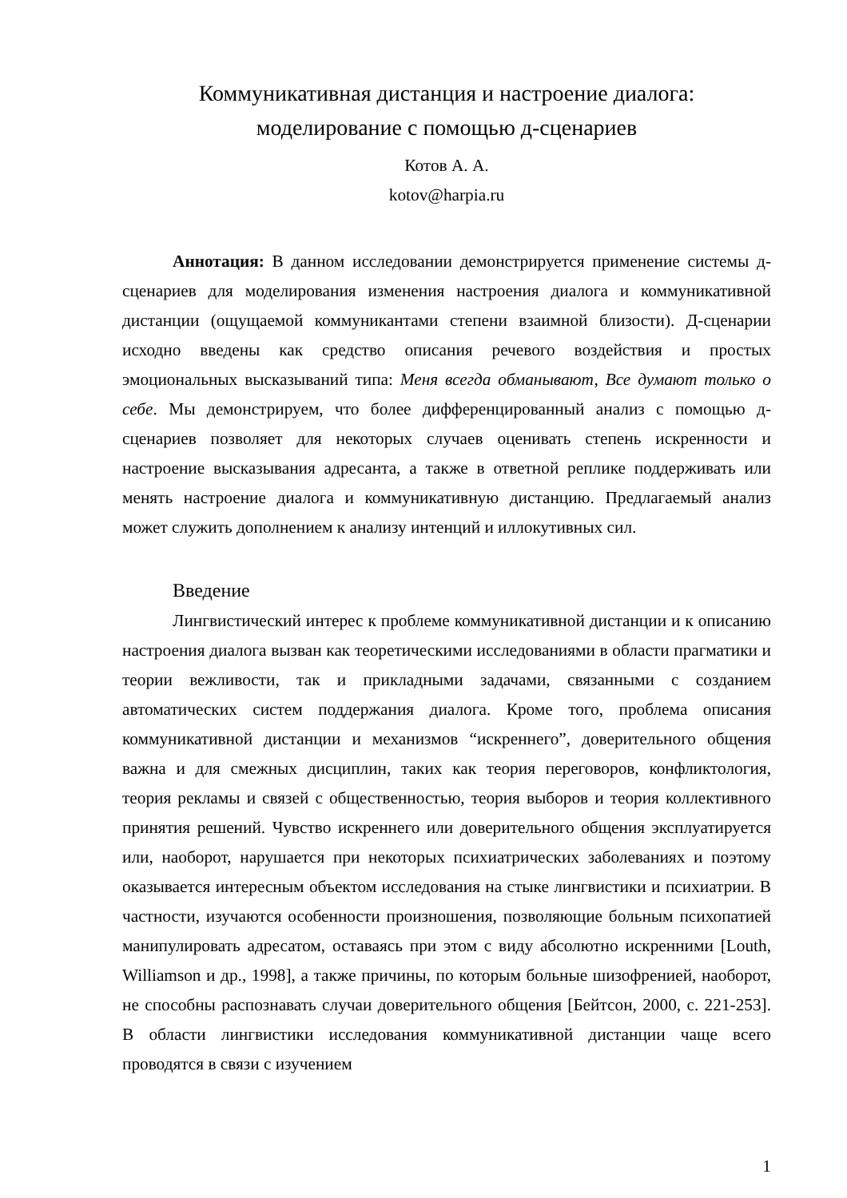Коммуникативная дистанция и настроение диалога:
моделирование с помощью д-сценариев
Котов А. А.
kotov@harpia.ru
Аннотация: В данном исследовании демонстрируется применение системы д-сценариев для моделирования изменения настроения диалога и коммуникативной дистанции (ощущаемой коммуникантами степени взаимной близости). Д-сценарии исходно введены как средство описания речевого воздействия и простых эмоциональных высказываний типа: Меня всегда обманывают, Все думают только о себе. Мы демонстрируем, что более дифференцированный анализ с помощью д-сценариев позволяет для некоторых случаев оценивать степень искренности и настроение высказывания адресанта, а также в ответной реплике поддерживать или менять настроение диалога и коммуникативную дистанцию. Предлагаемый анализ может служить дополнением к анализу интенций и иллокутивных сил.
Введение
Лингвистический интерес к проблеме коммуникативной дистанции и к описанию настроения диалога вызван как теоретическими исследованиями в области прагматики и теории вежливости, так и прикладными задачами, связанными с созданием автоматических систем поддержания диалога. Кроме того, проблема описания коммуникативной дистанции и механизмов “искреннего”, доверительного общения важна и для смежных дисциплин, таких как теория переговоров, конфликтология, теория рекламы и связей с общественностью, теория выборов и теория коллективного принятия решений. Чувство искреннего или доверительного общения эксплуатируется или, наоборот, нарушается при некоторых психиатрических заболеваниях и поэтому оказывается интересным объектом исследования на стыке лингвистики и психиатрии. В частности, изучаются особенности произношения, позволяющие больным психопатией манипулировать адресатом, оставаясь при этом с виду абсолютно искренними [Louth, Williamson и др., 1998], а также причины, по которым больные шизофренией, наоборот, не способны распознавать случаи доверительного общения [Бейтсон, 2000, с. 221-253]. В области лингвистики исследования коммуникативной дистанции чаще всего проводятся в связи с изучением
1